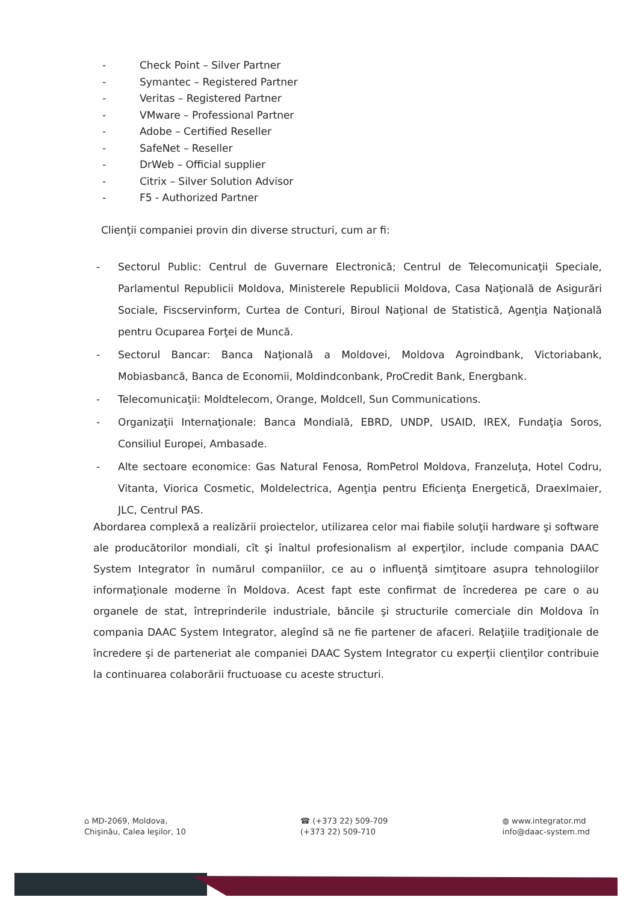- Check Point – Silver Partner
- Symantec – Registered Partner
- Veritas – Registered Partner
- VMware – Professional Partner
- Adobe – Certified Reseller
- SafeNet – Reseller
- DrWeb – Official supplier
- Citrix – Silver Solution Advisor
- F5 - Authorized Partner
Clienţii companiei provin din diverse structuri, cum ar fi:
- Sectorul Public: Centrul de Guvernare Electronică; Centrul de Telecomunicaţii Speciale, Parlamentul Republicii Moldova, Ministerele Republicii Moldova, Casa Naţională de Asigurări Sociale, Fiscservinform, Curtea de Conturi, Biroul Naţional de Statistică, Agenţia Naţională pentru Ocuparea Forţei de Muncă.
- Sectorul Bancar: Banca Naţională a Moldovei, Moldova Agroindbank, Victoriabank, Mobiasbancă, Banca de Economii, Moldindconbank, ProCredit Bank, Energbank.
- Telecomunicaţii: Moldtelecom, Orange, Moldcell, Sun Communications.
- Organizaţii Internaţionale: Banca Mondială, EBRD, UNDP, USAID, IREX, Fundaţia Soros, Consiliul Europei, Ambasade.
- Alte sectoare economice: Gas Natural Fenosa, RomPetrol Moldova, Franzeluţa, Hotel Codru, Vitanta, Viorica Cosmetic, Moldelectrica, Agenţia pentru Eficienţa Energetică, Draexlmaier, JLC, Centrul PAS.
Abordarea complexă a realizării proiectelor, utilizarea celor mai fiabile soluţii hardware şi software ale producătorilor mondiali, cît şi înaltul profesionalism al experţilor, include compania DAAC System Integrator în numărul companiilor, ce au o influenţă simţitoare asupra tehnologiilor informaţionale moderne în Moldova. Acest fapt este confirmat de încrederea pe care o au organele de stat, întreprinderile industriale, băncile şi structurile comerciale din Moldova în compania DAAC System Integrator, alegînd să ne fie partener de afaceri. Relaţiile tradiţionale de încredere şi de parteneriat ale companiei DAAC System Integrator cu experţii clienţilor contribuie la continuarea colaborării fructuoase cu aceste structuri.
⌂ MD-2069, Moldova,
Chişinău, Calea Ieşilor, 10
☎ (+373 22) 509-709
(+373 22) 509-710
◍ www.integrator.md
info@daac-system.md